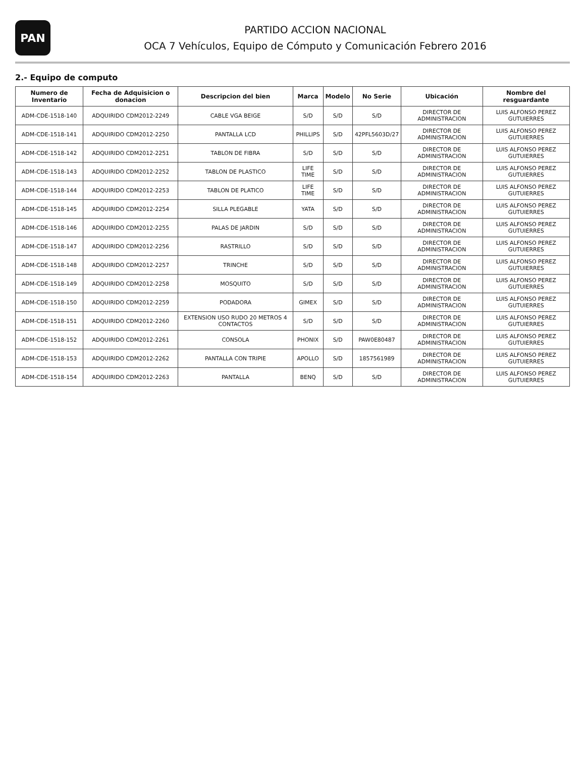PAN
PARTIDO ACCION NACIONAL
OCA 7 Vehículos, Equipo de Cómputo y Comunicación Febrero 2016
2.- Equipo de computo
| Numero de Inventario | Fecha de Adquisicion o donacion | Descripcion del bien | Marca | Modelo | No Serie | Ubicación | Nombre del resguardante |
| --- | --- | --- | --- | --- | --- | --- | --- |
| ADM-CDE-1518-140 | ADQUIRIDO CDM2012-2249 | CABLE VGA BEIGE | S/D | S/D | S/D | DIRECTOR DE ADMINISTRACION | LUIS ALFONSO PEREZ GUTUIERRES |
| ADM-CDE-1518-141 | ADQUIRIDO CDM2012-2250 | PANTALLA LCD | PHILLIPS | S/D | 42PFL5603D/27 | DIRECTOR DE ADMINISTRACION | LUIS ALFONSO PEREZ GUTUIERRES |
| ADM-CDE-1518-142 | ADQUIRIDO CDM2012-2251 | TABLON DE FIBRA | S/D | S/D | S/D | DIRECTOR DE ADMINISTRACION | LUIS ALFONSO PEREZ GUTUIERRES |
| ADM-CDE-1518-143 | ADQUIRIDO CDM2012-2252 | TABLON DE PLASTICO | LIFE TIME | S/D | S/D | DIRECTOR DE ADMINISTRACION | LUIS ALFONSO PEREZ GUTUIERRES |
| ADM-CDE-1518-144 | ADQUIRIDO CDM2012-2253 | TABLON DE PLATICO | LIFE TIME | S/D | S/D | DIRECTOR DE ADMINISTRACION | LUIS ALFONSO PEREZ GUTUIERRES |
| ADM-CDE-1518-145 | ADQUIRIDO CDM2012-2254 | SILLA PLEGABLE | YATA | S/D | S/D | DIRECTOR DE ADMINISTRACION | LUIS ALFONSO PEREZ GUTUIERRES |
| ADM-CDE-1518-146 | ADQUIRIDO CDM2012-2255 | PALAS DE JARDIN | S/D | S/D | S/D | DIRECTOR DE ADMINISTRACION | LUIS ALFONSO PEREZ GUTUIERRES |
| ADM-CDE-1518-147 | ADQUIRIDO CDM2012-2256 | RASTRILLO | S/D | S/D | S/D | DIRECTOR DE ADMINISTRACION | LUIS ALFONSO PEREZ GUTUIERRES |
| ADM-CDE-1518-148 | ADQUIRIDO CDM2012-2257 | TRINCHE | S/D | S/D | S/D | DIRECTOR DE ADMINISTRACION | LUIS ALFONSO PEREZ GUTUIERRES |
| ADM-CDE-1518-149 | ADQUIRIDO CDM2012-2258 | MOSQUITO | S/D | S/D | S/D | DIRECTOR DE ADMINISTRACION | LUIS ALFONSO PEREZ GUTUIERRES |
| ADM-CDE-1518-150 | ADQUIRIDO CDM2012-2259 | PODADORA | GIMEX | S/D | S/D | DIRECTOR DE ADMINISTRACION | LUIS ALFONSO PEREZ GUTUIERRES |
| ADM-CDE-1518-151 | ADQUIRIDO CDM2012-2260 | EXTENSION USO RUDO 20 METROS 4 CONTACTOS | S/D | S/D | S/D | DIRECTOR DE ADMINISTRACION | LUIS ALFONSO PEREZ GUTUIERRES |
| ADM-CDE-1518-152 | ADQUIRIDO CDM2012-2261 | CONSOLA | PHONIX | S/D | PAW0E80487 | DIRECTOR DE ADMINISTRACION | LUIS ALFONSO PEREZ GUTUIERRES |
| ADM-CDE-1518-153 | ADQUIRIDO CDM2012-2262 | PANTALLA CON TRIPIE | APOLLO | S/D | 1857561989 | DIRECTOR DE ADMINISTRACION | LUIS ALFONSO PEREZ GUTUIERRES |
| ADM-CDE-1518-154 | ADQUIRIDO CDM2012-2263 | PANTALLA | BENQ | S/D | S/D | DIRECTOR DE ADMINISTRACION | LUIS ALFONSO PEREZ GUTUIERRES |